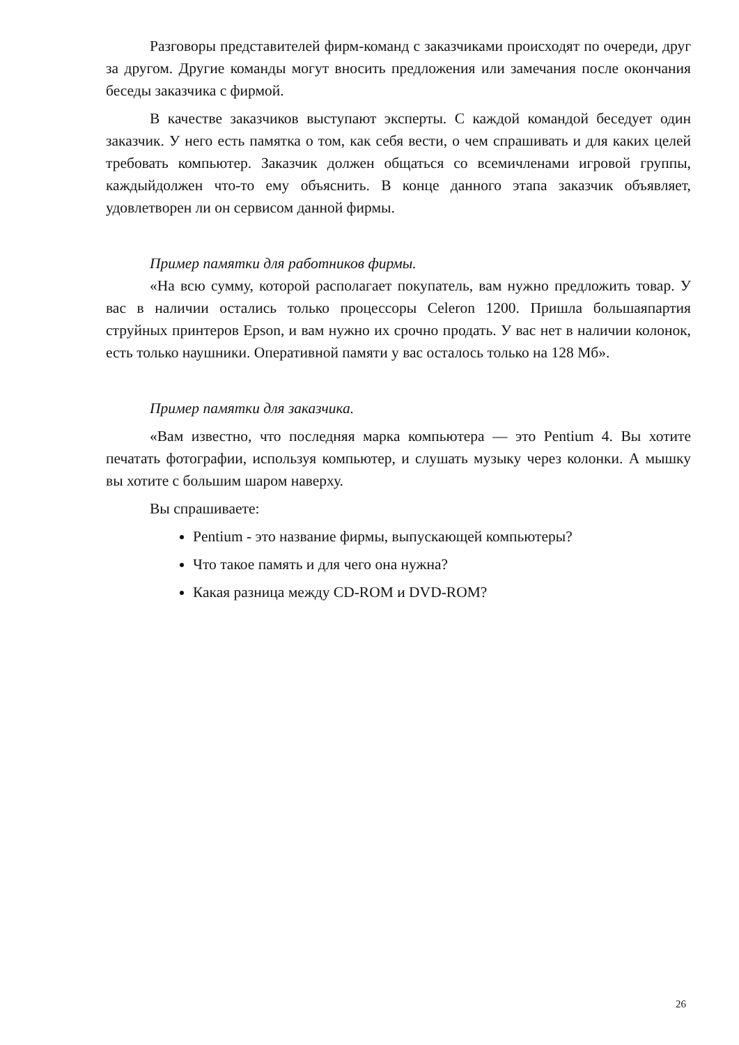Разговоры представителей фирм-команд с заказчиками происходят по очереди, друг за другом. Другие команды могут вносить предложения или замечания после окончания беседы заказчика с фирмой.
В качестве заказчиков выступают эксперты. С каждой командой беседует один заказчик. У него есть памятка о том, как себя вести, о чем спрашивать и для каких целей требовать компьютер. Заказчик должен общаться со всемичленами игровой группы, каждыйдолжен что-то ему объяснить. В конце данного этапа заказчик объявляет, удовлетворен ли он сервисом данной фирмы.
Пример памятки для работников фирмы.
«На всю сумму, которой располагает покупатель, вам нужно предложить товар. У вас в наличии остались только процессоры Celeron 1200. Пришла большаяпартия струйных принтеров Epson, и вам нужно их срочно продать. У вас нет в наличии колонок, есть только наушники. Оперативной памяти у вас осталось только на 128 Мб».
Пример памятки для заказчика.
«Вам известно, что последняя марка компьютера — это Pentium 4. Вы хотите печатать фотографии, используя компьютер, и слушать музыку через колонки. А мышку вы хотите с большим шаром наверху.
Вы спрашиваете:
Pentium - это название фирмы, выпускающей компьютеры?
Что такое память и для чего она нужна?
Какая разница между CD-ROM и DVD-ROM?
26